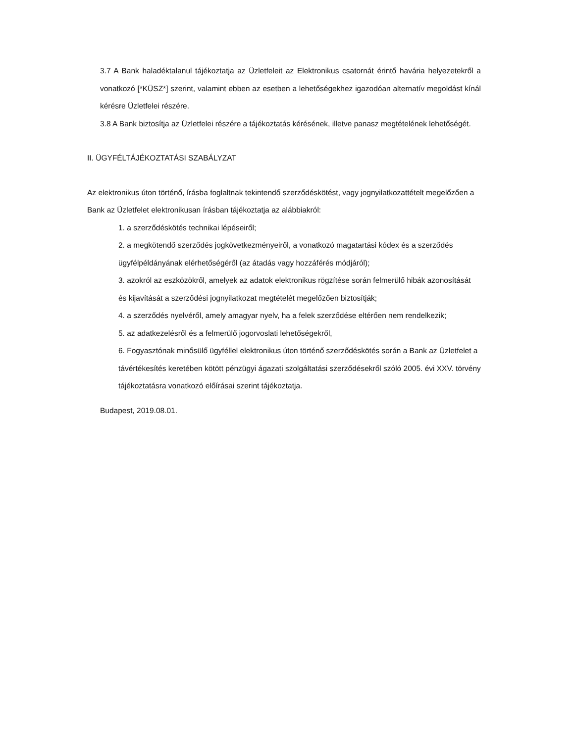3.7 A Bank haladéktalanul tájékoztatja az Üzletfeleit az Elektronikus csatornát érintő havária helyezetekről a vonatkozó [*KÜSZ*] szerint, valamint ebben az esetben a lehetőségekhez igazodóan alternatív megoldást kínál kérésre Üzletfelei részére.
3.8 A Bank biztosítja az Üzletfelei részére a tájékoztatás kérésének, illetve panasz megtételének lehetőségét.
II. ÜGYFÉLTÁJÉKOZTATÁSI SZABÁLYZAT
Az elektronikus úton történő, írásba foglaltnak tekintendő szerződéskötést, vagy jognyilatkozattételt megelőzően a Bank az Üzletfelet elektronikusan írásban tájékoztatja az alábbiakról:
1. a szerződéskötés technikai lépéseiről;
2. a megkötendő szerződés jogkövetkezményeiről, a vonatkozó magatartási kódex és a szerződés ügyfélpéldányának elérhetőségéről (az átadás vagy hozzáférés módjáról);
3. azokról az eszközökről, amelyek az adatok elektronikus rögzítése során felmerülő hibák azonosítását és kijavítását a szerződési jognyilatkozat megtételét megelőzően biztosítják;
4. a szerződés nyelvéről, amely amagyar nyelv, ha a felek szerződése eltérően nem rendelkezik;
5. az adatkezelésről és a felmerülő jogorvoslati lehetőségekről,
6. Fogyasztónak minősülő ügyféllel elektronikus úton történő szerződéskötés során a Bank az Üzletfelet a távértékesítés keretében kötött pénzügyi ágazati szolgáltatási szerződésekről szóló 2005. évi XXV. törvény tájékoztatásra vonatkozó előírásai szerint tájékoztatja.
Budapest, 2019.08.01.